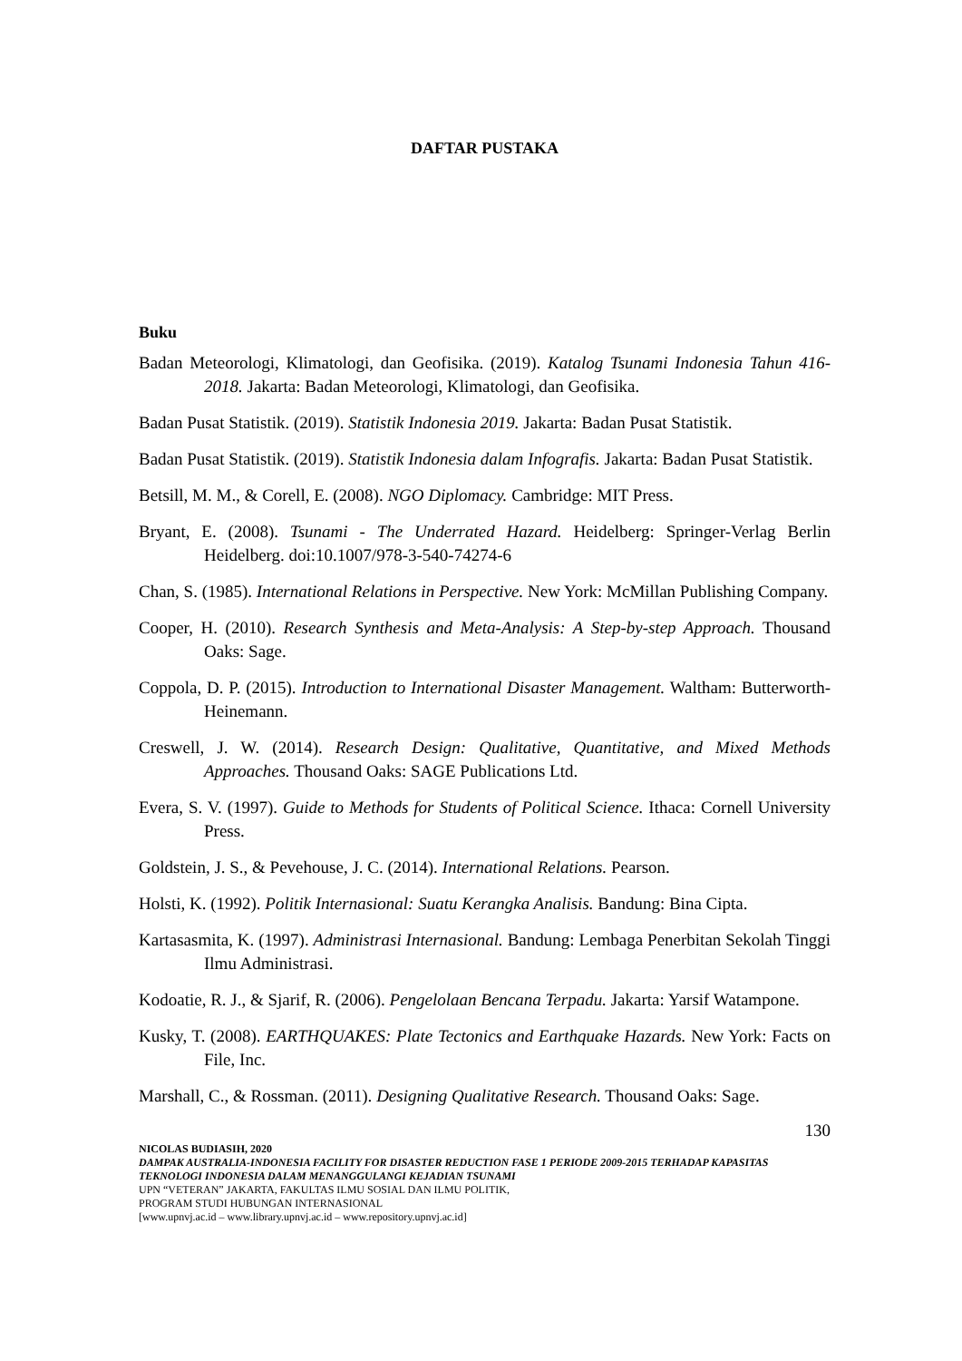DAFTAR PUSTAKA
Buku
Badan Meteorologi, Klimatologi, dan Geofisika. (2019). Katalog Tsunami Indonesia Tahun 416-2018. Jakarta: Badan Meteorologi, Klimatologi, dan Geofisika.
Badan Pusat Statistik. (2019). Statistik Indonesia 2019. Jakarta: Badan Pusat Statistik.
Badan Pusat Statistik. (2019). Statistik Indonesia dalam Infografis. Jakarta: Badan Pusat Statistik.
Betsill, M. M., & Corell, E. (2008). NGO Diplomacy. Cambridge: MIT Press.
Bryant, E. (2008). Tsunami - The Underrated Hazard. Heidelberg: Springer-Verlag Berlin Heidelberg. doi:10.1007/978-3-540-74274-6
Chan, S. (1985). International Relations in Perspective. New York: McMillan Publishing Company.
Cooper, H. (2010). Research Synthesis and Meta-Analysis: A Step-by-step Approach. Thousand Oaks: Sage.
Coppola, D. P. (2015). Introduction to International Disaster Management. Waltham: Butterworth-Heinemann.
Creswell, J. W. (2014). Research Design: Qualitative, Quantitative, and Mixed Methods Approaches. Thousand Oaks: SAGE Publications Ltd.
Evera, S. V. (1997). Guide to Methods for Students of Political Science. Ithaca: Cornell University Press.
Goldstein, J. S., & Pevehouse, J. C. (2014). International Relations. Pearson.
Holsti, K. (1992). Politik Internasional: Suatu Kerangka Analisis. Bandung: Bina Cipta.
Kartasasmita, K. (1997). Administrasi Internasional. Bandung: Lembaga Penerbitan Sekolah Tinggi Ilmu Administrasi.
Kodoatie, R. J., & Sjarif, R. (2006). Pengelolaan Bencana Terpadu. Jakarta: Yarsif Watampone.
Kusky, T. (2008). EARTHQUAKES: Plate Tectonics and Earthquake Hazards. New York: Facts on File, Inc.
Marshall, C., & Rossman. (2011). Designing Qualitative Research. Thousand Oaks: Sage.
130
NICOLAS BUDIASIH, 2020
DAMPAK AUSTRALIA-INDONESIA FACILITY FOR DISASTER REDUCTION FASE 1 PERIODE 2009-2015 TERHADAP KAPASITAS TEKNOLOGI INDONESIA DALAM MENANGGULANGI KEJADIAN TSUNAMI
UPN “VETERAN” JAKARTA, FAKULTAS ILMU SOSIAL DAN ILMU POLITIK,
PROGRAM STUDI HUBUNGAN INTERNASIONAL
[www.upnvj.ac.id – www.library.upnvj.ac.id – www.repository.upnvj.ac.id]